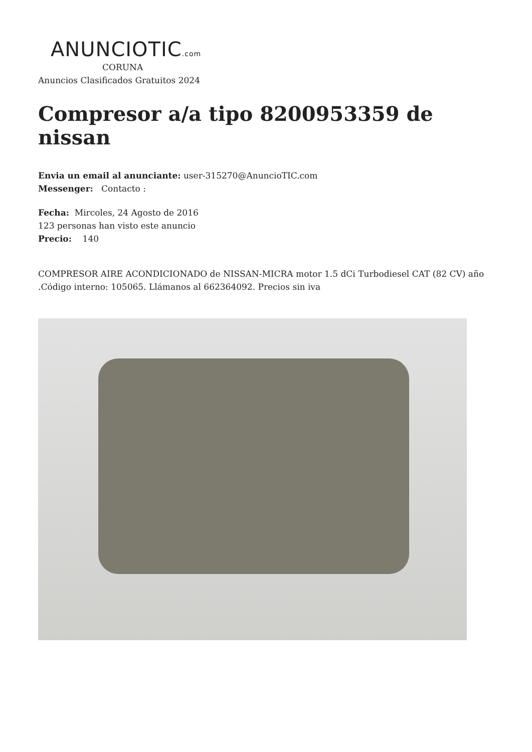ANUNCIOTIC.com
CORUNA
Anuncios Clasificados Gratuitos 2024
Compresor a/a tipo 8200953359 de nissan
Envia un email al anunciante: user-315270@AnuncioTIC.com
Messenger: Contacto :
Fecha: Mircoles, 24 Agosto de 2016
123 personas han visto este anuncio
Precio: 140
COMPRESOR AIRE ACONDICIONADO de NISSAN-MICRA motor 1.5 dCi Turbodiesel CAT (82 CV) año .Código interno: 105065. Llámanos al 662364092. Precios sin iva